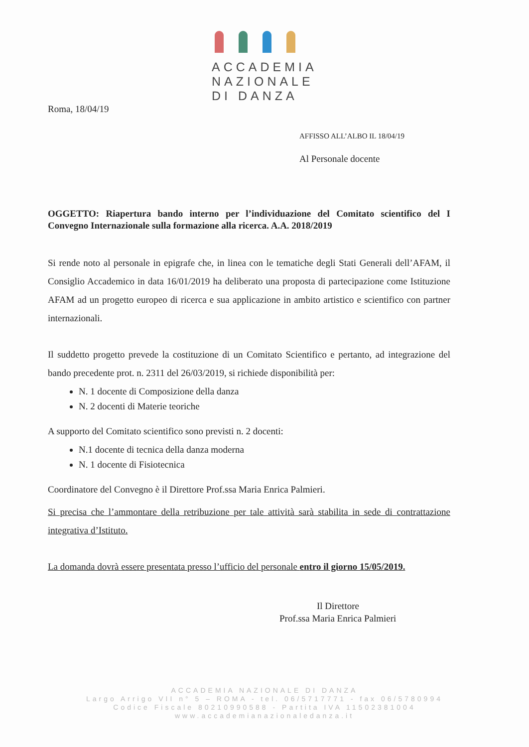ACCADEMIA
NAZIONALE
DI DANZA
Roma, 18/04/19
AFFISSO ALL’ALBO IL 18/04/19
Al Personale docente
OGGETTO: Riapertura bando interno per l’individuazione del Comitato scientifico del I Convegno Internazionale sulla formazione alla ricerca. A.A. 2018/2019
Si rende noto al personale in epigrafe che, in linea con le tematiche degli Stati Generali dell’AFAM, il Consiglio Accademico in data 16/01/2019 ha deliberato una proposta di partecipazione come Istituzione AFAM ad un progetto europeo di ricerca e sua applicazione in ambito artistico e scientifico con partner internazionali.
Il suddetto progetto prevede la costituzione di un Comitato Scientifico e pertanto, ad integrazione del bando precedente prot. n. 2311 del 26/03/2019, si richiede disponibilità per:
N. 1 docente di Composizione della danza
N. 2 docenti di Materie teoriche
A supporto del Comitato scientifico sono previsti n. 2 docenti:
N.1 docente di tecnica della danza moderna
N. 1 docente di Fisiotecnica
Coordinatore del Convegno è il Direttore Prof.ssa Maria Enrica Palmieri.
Si precisa che l’ammontare della retribuzione per tale attività sarà stabilita in sede di contrattazione integrativa d’Istituto.
La domanda dovrà essere presentata presso l’ufficio del personale entro il giorno 15/05/2019.
Il Direttore
Prof.ssa Maria Enrica Palmieri
ACCADEMIA NAZIONALE DI DANZA
Largo Arrigo VII n° 5 – ROMA - tel. 06/5717771 - fax 06/5780994
Codice Fiscale 80210990588 - Partita IVA 11502381004
www.accademianazionaledanza.it